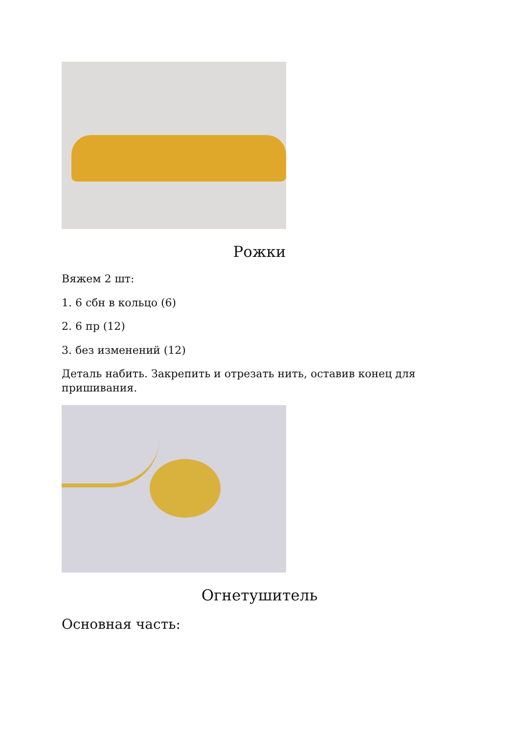Рожки
Вяжем 2 шт:
1. 6 сбн в кольцо (6)
2. 6 пр (12)
3. без изменений (12)
Деталь набить. Закрепить и отрезать нить, оставив конец для пришивания.
Огнетушитель
Основная часть: